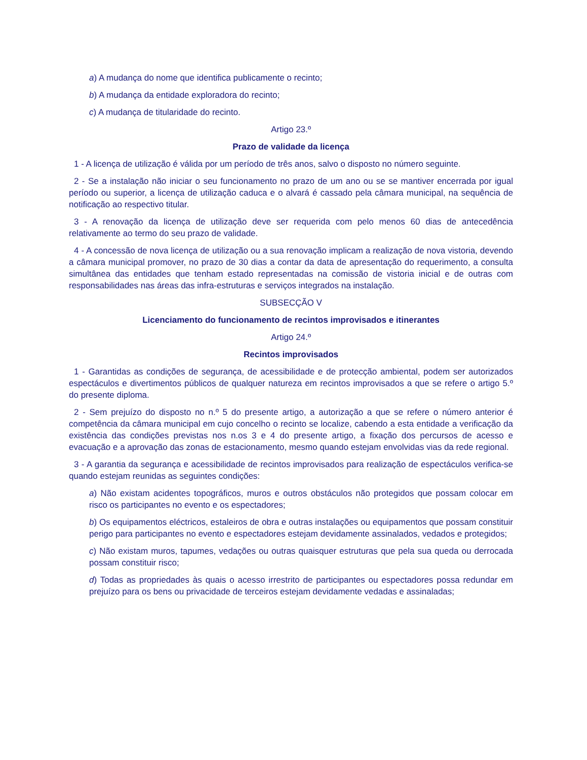a) A mudança do nome que identifica publicamente o recinto;
b) A mudança da entidade exploradora do recinto;
c) A mudança de titularidade do recinto.
Artigo 23.º
Prazo de validade da licença
1 - A licença de utilização é válida por um período de três anos, salvo o disposto no número seguinte.
2 - Se a instalação não iniciar o seu funcionamento no prazo de um ano ou se se mantiver encerrada por igual período ou superior, a licença de utilização caduca e o alvará é cassado pela câmara municipal, na sequência de notificação ao respectivo titular.
3 - A renovação da licença de utilização deve ser requerida com pelo menos 60 dias de antecedência relativamente ao termo do seu prazo de validade.
4 - A concessão de nova licença de utilização ou a sua renovação implicam a realização de nova vistoria, devendo a câmara municipal promover, no prazo de 30 dias a contar da data de apresentação do requerimento, a consulta simultânea das entidades que tenham estado representadas na comissão de vistoria inicial e de outras com responsabilidades nas áreas das infra-estruturas e serviços integrados na instalação.
SUBSECÇÃO V
Licenciamento do funcionamento de recintos improvisados e itinerantes
Artigo 24.º
Recintos improvisados
1 - Garantidas as condições de segurança, de acessibilidade e de protecção ambiental, podem ser autorizados espectáculos e divertimentos públicos de qualquer natureza em recintos improvisados a que se refere o artigo 5.º do presente diploma.
2 - Sem prejuízo do disposto no n.º 5 do presente artigo, a autorização a que se refere o número anterior é competência da câmara municipal em cujo concelho o recinto se localize, cabendo a esta entidade a verificação da existência das condições previstas nos n.os 3 e 4 do presente artigo, a fixação dos percursos de acesso e evacuação e a aprovação das zonas de estacionamento, mesmo quando estejam envolvidas vias da rede regional.
3 - A garantia da segurança e acessibilidade de recintos improvisados para realização de espectáculos verifica-se quando estejam reunidas as seguintes condições:
a) Não existam acidentes topográficos, muros e outros obstáculos não protegidos que possam colocar em risco os participantes no evento e os espectadores;
b) Os equipamentos eléctricos, estaleiros de obra e outras instalações ou equipamentos que possam constituir perigo para participantes no evento e espectadores estejam devidamente assinalados, vedados e protegidos;
c) Não existam muros, tapumes, vedações ou outras quaisquer estruturas que pela sua queda ou derrocada possam constituir risco;
d) Todas as propriedades às quais o acesso irrestrito de participantes ou espectadores possa redundar em prejuízo para os bens ou privacidade de terceiros estejam devidamente vedadas e assinaladas;